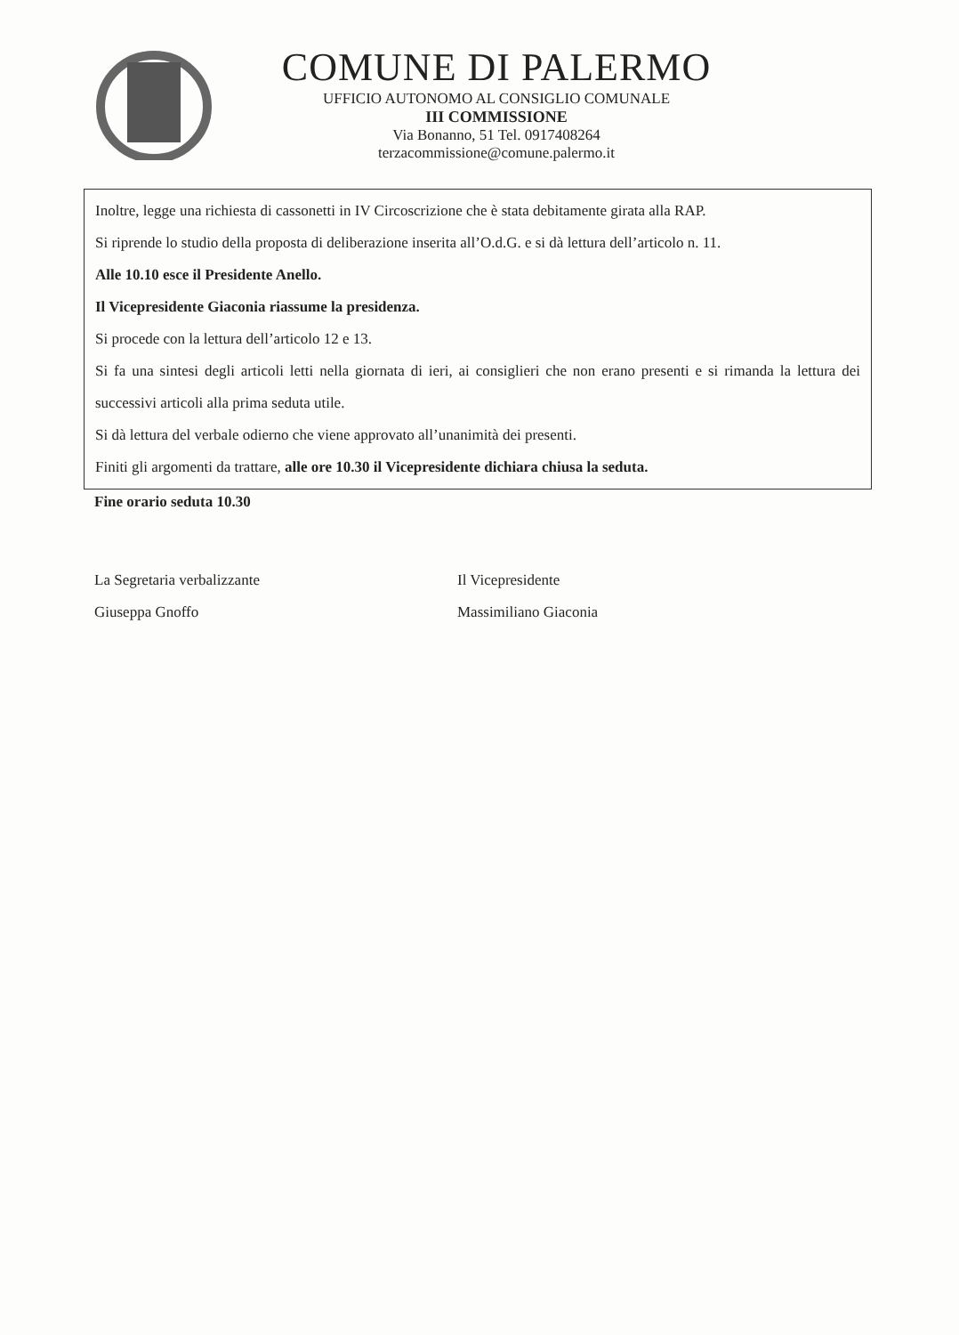COMUNE DI PALERMO
UFFICIO AUTONOMO AL CONSIGLIO COMUNALE
III COMMISSIONE
Via Bonanno, 51 Tel. 0917408264
terzacommissione@comune.palermo.it
Inoltre, legge una richiesta di cassonetti in IV Circoscrizione che è stata debitamente girata alla RAP.
Si riprende lo studio della proposta di deliberazione inserita all’O.d.G. e si dà lettura dell’articolo n. 11.
Alle 10.10 esce il Presidente Anello.
Il Vicepresidente Giaconia riassume la presidenza.
Si procede con la lettura dell’articolo 12 e 13.
Si fa una sintesi degli articoli letti nella giornata di ieri, ai consiglieri che non erano presenti e si rimanda la lettura dei successivi articoli alla prima seduta utile.
Si dà lettura del verbale odierno che viene approvato all’unanimità dei presenti.
Finiti gli argomenti da trattare, alle ore 10.30 il Vicepresidente dichiara chiusa la seduta.
Fine orario seduta 10.30
La Segretaria verbalizzante
Giuseppa Gnoffo
Il Vicepresidente
Massimiliano Giaconia